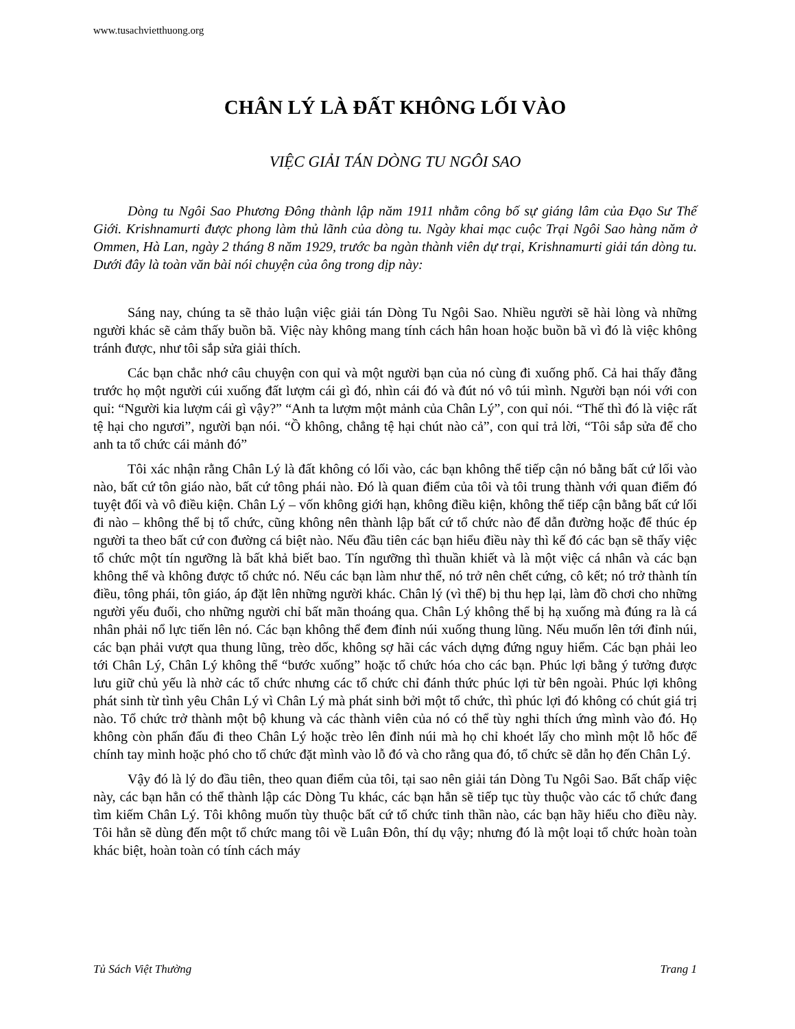www.tusachvietthuong.org
CHÂN LÝ LÀ ĐẤT KHÔNG LỐI VÀO
VIỆC GIẢI TÁN DÒNG TU NGÔI SAO
Dòng tu Ngôi Sao Phương Đông thành lập năm 1911 nhằm công bố sự giáng lâm của Đạo Sư Thế Giới. Krishnamurti được phong làm thủ lãnh của dòng tu. Ngày khai mạc cuộc Trại Ngôi Sao hàng năm ở Ommen, Hà Lan, ngày 2 tháng 8 năm 1929, trước ba ngàn thành viên dự trại, Krishnamurti giải tán dòng tu. Dưới đây là toàn văn bài nói chuyện của ông trong dịp này:
Sáng nay, chúng ta sẽ thảo luận việc giải tán Dòng Tu Ngôi Sao. Nhiều người sẽ hài lòng và những người khác sẽ cảm thấy buồn bã. Việc này không mang tính cách hân hoan hoặc buồn bã vì đó là việc không tránh được, như tôi sắp sửa giải thích.
Các bạn chắc nhớ câu chuyện con quỉ và một người bạn của nó cùng đi xuống phố. Cả hai thấy đằng trước họ một người cúi xuống đất lượm cái gì đó, nhìn cái đó và đút nó vô túi mình. Người bạn nói với con quỉ: “Người kia lượm cái gì vậy?” “Anh ta lượm một mảnh của Chân Lý”, con quỉ nói. “Thế thì đó là việc rất tệ hại cho ngươi”, người bạn nói. “Ồ không, chẳng tệ hại chút nào cả”, con quỉ trả lời, “Tôi sắp sửa để cho anh ta tổ chức cái mảnh đó”
Tôi xác nhận rằng Chân Lý là đất không có lối vào, các bạn không thể tiếp cận nó bằng bất cứ lối vào nào, bất cứ tôn giáo nào, bất cứ tông phái nào. Đó là quan điểm của tôi và tôi trung thành với quan điểm đó tuyệt đối và vô điều kiện. Chân Lý – vốn không giới hạn, không điều kiện, không thể tiếp cận bằng bất cứ lối đi nào – không thể bị tổ chức, cũng không nên thành lập bất cứ tổ chức nào để dẫn đường hoặc để thúc ép người ta theo bất cứ con đường cá biệt nào. Nếu đầu tiên các bạn hiểu điều này thì kế đó các bạn sẽ thấy việc tổ chức một tín ngưỡng là bất khả biết bao. Tín ngưỡng thì thuần khiết và là một việc cá nhân và các bạn không thể và không được tổ chức nó. Nếu các bạn làm như thế, nó trở nên chết cứng, cô kết; nó trở thành tín điều, tông phái, tôn giáo, áp đặt lên những người khác. Chân lý (vì thế) bị thu hẹp lại, làm đồ chơi cho những người yếu đuối, cho những người chỉ bất mãn thoáng qua. Chân Lý không thể bị hạ xuống mà đúng ra là cá nhân phải nổ lực tiến lên nó. Các bạn không thể đem đỉnh núi xuống thung lũng. Nếu muốn lên tới đỉnh núi, các bạn phải vượt qua thung lũng, trèo dốc, không sợ hãi các vách dựng đứng nguy hiểm. Các bạn phải leo tới Chân Lý, Chân Lý không thể “bước xuống” hoặc tổ chức hóa cho các bạn. Phúc lợi bằng ý tưởng được lưu giữ chủ yếu là nhờ các tổ chức nhưng các tổ chức chỉ đánh thức phúc lợi từ bên ngoài. Phúc lợi không phát sinh từ tình yêu Chân Lý vì Chân Lý mà phát sinh bởi một tổ chức, thì phúc lợi đó không có chút giá trị nào. Tổ chức trở thành một bộ khung và các thành viên của nó có thể tùy nghi thích ứng mình vào đó. Họ không còn phấn đấu đi theo Chân Lý hoặc trèo lên đỉnh núi mà họ chỉ khoét lấy cho mình một lỗ hốc để chính tay mình hoặc phó cho tổ chức đặt mình vào lỗ đó và cho rằng qua đó, tổ chức sẽ dẫn họ đến Chân Lý.
Vậy đó là lý do đầu tiên, theo quan điểm của tôi, tại sao nên giải tán Dòng Tu Ngôi Sao. Bất chấp việc này, các bạn hẳn có thể thành lập các Dòng Tu khác, các bạn hẳn sẽ tiếp tục tùy thuộc vào các tổ chức đang tìm kiếm Chân Lý. Tôi không muốn tùy thuộc bất cứ tổ chức tinh thần nào, các bạn hãy hiểu cho điều này. Tôi hẳn sẽ dùng đến một tổ chức mang tôi về Luân Đôn, thí dụ vậy; nhưng đó là một loại tổ chức hoàn toàn khác biệt, hoàn toàn có tính cách máy
Tủ Sách Việt Thường Trang 1